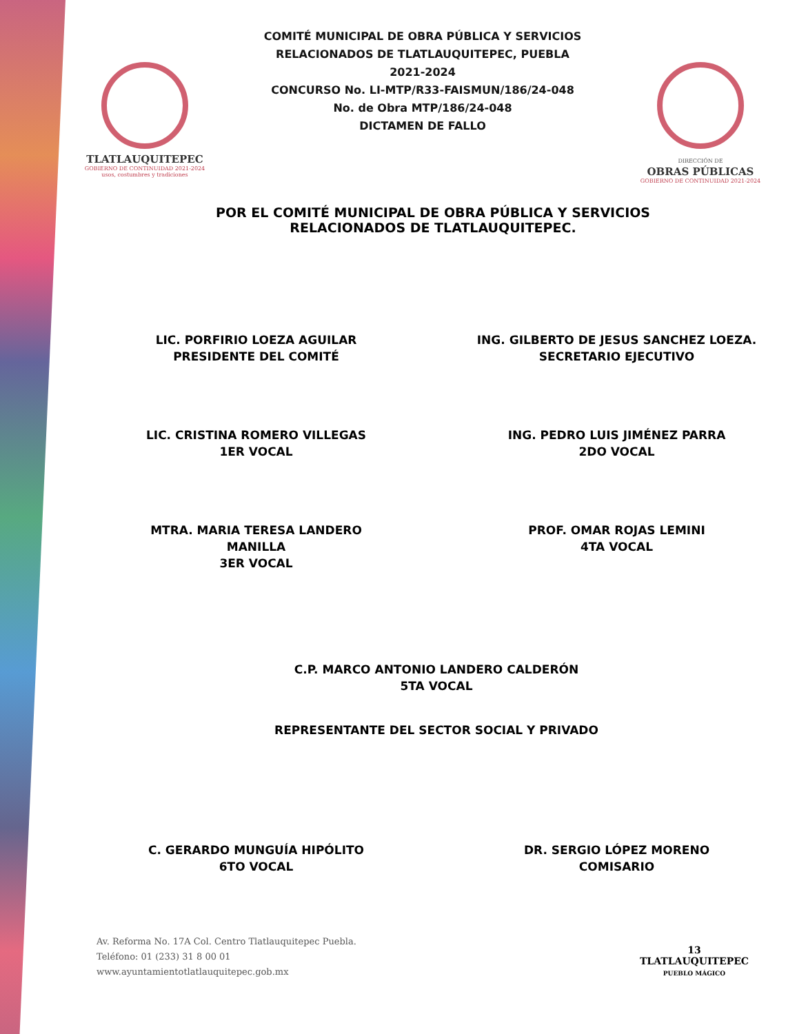TLATLAUQUITEPEC
GOBIERNO DE CONTINUIDAD 2021-2024
usos, costumbres y tradiciones
COMITÉ MUNICIPAL DE OBRA PÚBLICA Y SERVICIOS
RELACIONADOS DE TLATLAUQUITEPEC, PUEBLA
2021-2024
CONCURSO No. LI-MTP/R33-FAISMUN/186/24-048
No. de Obra MTP/186/24-048
DICTAMEN DE FALLO
DIRECCIÓN DE
OBRAS PÚBLICAS
GOBIERNO DE CONTINUIDAD 2021-2024
POR EL COMITÉ MUNICIPAL DE OBRA PÚBLICA Y SERVICIOS
RELACIONADOS DE TLATLAUQUITEPEC.
LIC. PORFIRIO LOEZA AGUILAR
PRESIDENTE DEL COMITÉ
ING. GILBERTO DE JESUS SANCHEZ LOEZA.
SECRETARIO EJECUTIVO
LIC. CRISTINA ROMERO VILLEGAS
1ER VOCAL
ING. PEDRO LUIS JIMÉNEZ PARRA
2DO VOCAL
MTRA. MARIA TERESA LANDERO
MANILLA
3ER VOCAL
PROF. OMAR ROJAS LEMINI
4TA VOCAL
C.P. MARCO ANTONIO LANDERO CALDERÓN
5TA VOCAL
REPRESENTANTE DEL SECTOR SOCIAL Y PRIVADO
C. GERARDO MUNGUÍA HIPÓLITO
6TO VOCAL
DR. SERGIO LÓPEZ MORENO
COMISARIO
Av. Reforma No. 17A Col. Centro Tlatlauquitepec Puebla.
Teléfono: 01 (233) 31 8 00 01
www.ayuntamientotlatlauquitepec.gob.mx
13
TLATLAUQUITEPEC
PUEBLO MÁGICO